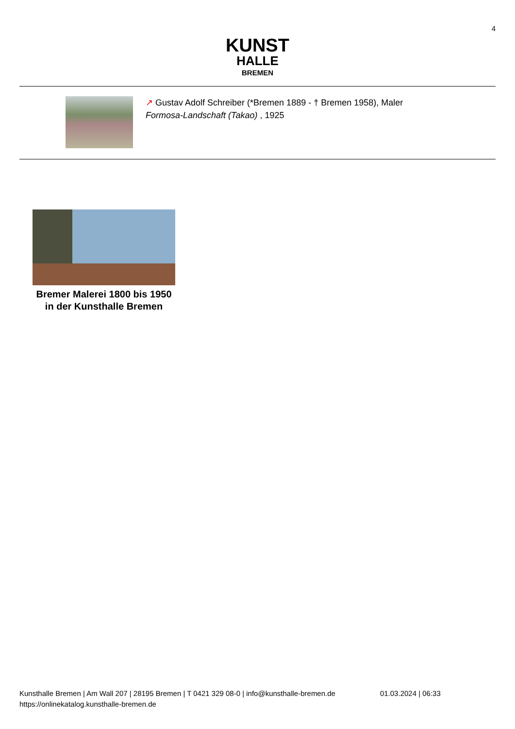4
KUNST
HALLE
BREMEN
↗ Gustav Adolf Schreiber (*Bremen 1889 - † Bremen 1958), Maler
Formosa-Landschaft (Takao) , 1925
Bremer Malerei 1800 bis 1950 in der Kunsthalle Bremen
Kunsthalle Bremen | Am Wall 207 | 28195 Bremen | T 0421 329 08-0 | info@kunsthalle-bremen.de
https://onlinekatalog.kunsthalle-bremen.de
01.03.2024 | 06:33